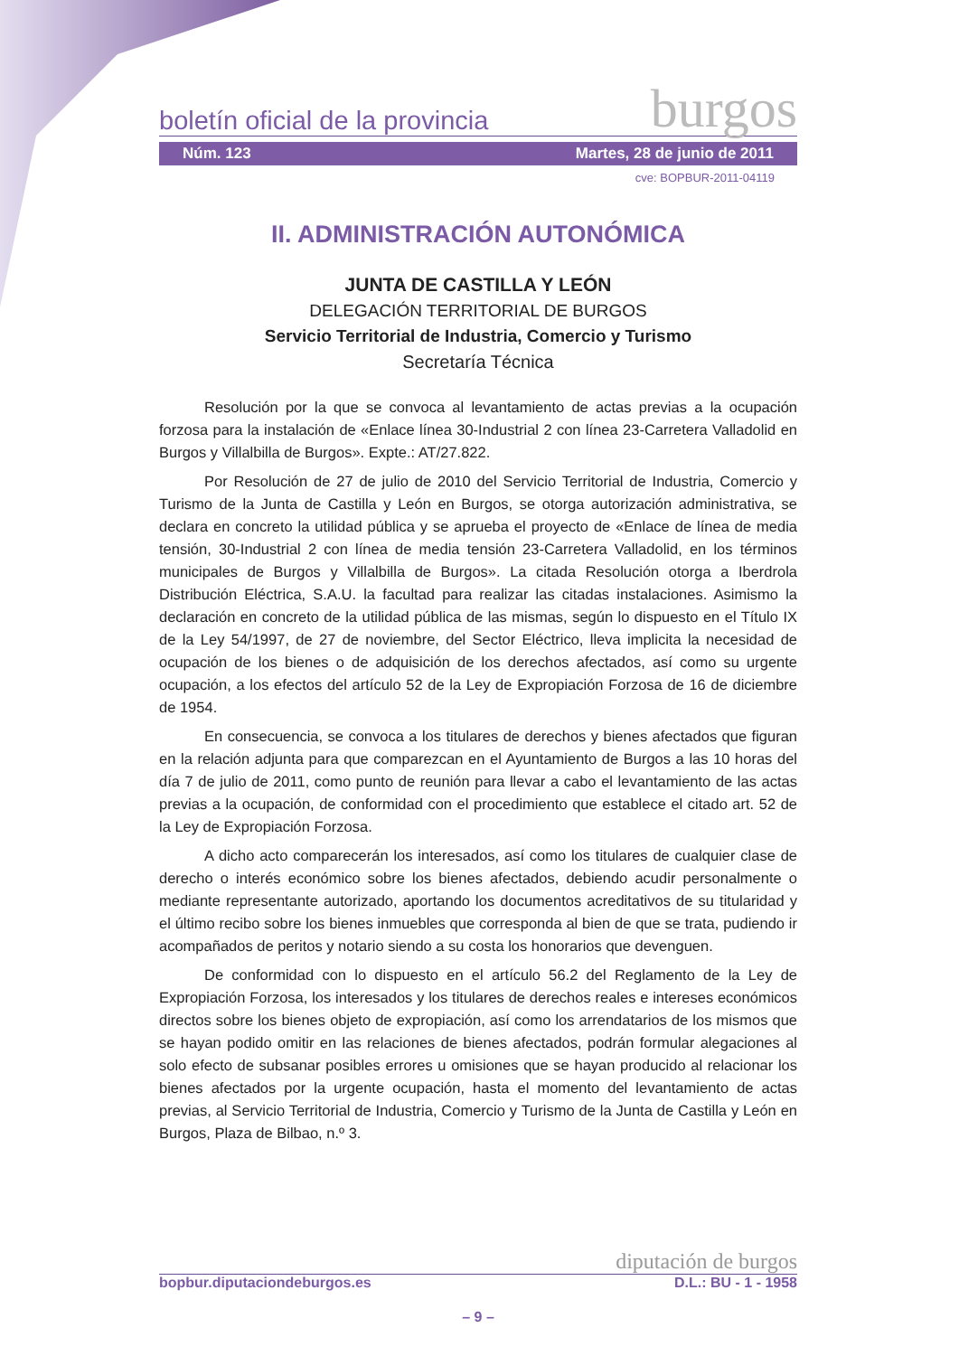boletín oficial de la provincia burgos
Núm. 123 Martes, 28 de junio de 2011
cve: BOPBUR-2011-04119
II. ADMINISTRACIÓN AUTONÓMICA
JUNTA DE CASTILLA Y LEÓN
DELEGACIÓN TERRITORIAL DE BURGOS
Servicio Territorial de Industria, Comercio y Turismo
Secretaría Técnica
Resolución por la que se convoca al levantamiento de actas previas a la ocupación forzosa para la instalación de «Enlace línea 30-Industrial 2 con línea 23-Carretera Valladolid en Burgos y Villalbilla de Burgos». Expte.: AT/27.822.
Por Resolución de 27 de julio de 2010 del Servicio Territorial de Industria, Comercio y Turismo de la Junta de Castilla y León en Burgos, se otorga autorización administrativa, se declara en concreto la utilidad pública y se aprueba el proyecto de «Enlace de línea de media tensión, 30-Industrial 2 con línea de media tensión 23-Carretera Valladolid, en los términos municipales de Burgos y Villalbilla de Burgos». La citada Resolución otorga a Iberdrola Distribución Eléctrica, S.A.U. la facultad para realizar las citadas instalaciones. Asimismo la declaración en concreto de la utilidad pública de las mismas, según lo dispuesto en el Título IX de la Ley 54/1997, de 27 de noviembre, del Sector Eléctrico, lleva implicita la necesidad de ocupación de los bienes o de adquisición de los derechos afectados, así como su urgente ocupación, a los efectos del artículo 52 de la Ley de Expropiación Forzosa de 16 de diciembre de 1954.
En consecuencia, se convoca a los titulares de derechos y bienes afectados que figuran en la relación adjunta para que comparezcan en el Ayuntamiento de Burgos a las 10 horas del día 7 de julio de 2011, como punto de reunión para llevar a cabo el levantamiento de las actas previas a la ocupación, de conformidad con el procedimiento que establece el citado art. 52 de la Ley de Expropiación Forzosa.
A dicho acto comparecerán los interesados, así como los titulares de cualquier clase de derecho o interés económico sobre los bienes afectados, debiendo acudir personalmente o mediante representante autorizado, aportando los documentos acreditativos de su titularidad y el último recibo sobre los bienes inmuebles que corresponda al bien de que se trata, pudiendo ir acompañados de peritos y notario siendo a su costa los honorarios que devenguen.
De conformidad con lo dispuesto en el artículo 56.2 del Reglamento de la Ley de Expropiación Forzosa, los interesados y los titulares de derechos reales e intereses económicos directos sobre los bienes objeto de expropiación, así como los arrendatarios de los mismos que se hayan podido omitir en las relaciones de bienes afectados, podrán formular alegaciones al solo efecto de subsanar posibles errores u omisiones que se hayan producido al relacionar los bienes afectados por la urgente ocupación, hasta el momento del levantamiento de actas previas, al Servicio Territorial de Industria, Comercio y Turismo de la Junta de Castilla y León en Burgos, Plaza de Bilbao, n.º 3.
diputación de burgos
bopbur.diputaciondeburgos.es D.L.: BU - 1 - 1958
– 9 –